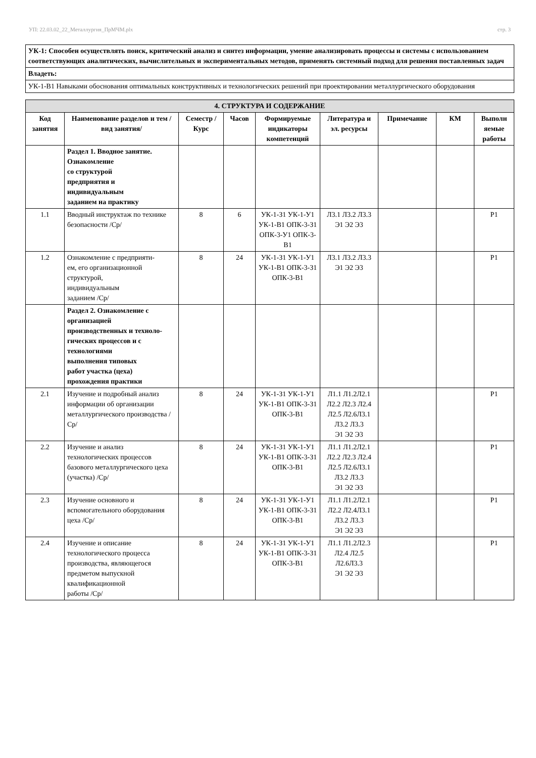УП: 22.03.02_22_Металлургия_ПрМЧМ.plx стр. 3
| УК-1: Способен осуществлять поиск, критический анализ и синтез информации, умение анализировать процессы и системы с использованием соответствующих аналитических, вычислительных и экспериментальных методов, применять системный подход для решения поставленных задач |
| Владеть: |
| УК-1-В1 Навыками обоснования оптимальных конструктивных и технологических решений при проектировании металлургического оборудования |
| 4. СТРУКТУРА И СОДЕРЖАНИЕ | | | | | | | | |
| --- | --- | --- | --- | --- | --- | --- | --- | --- |
| Код занятия | Наименование разделов и тем /вид занятия/ | Семестр / Курс | Часов | Формируемые индикаторы компетенций | Литература и эл. ресурсы | Примечание | КМ | Выполн яемые работы |
| | Раздел 1. Вводное занятие. Ознакомление со структурой предприятия и индивидуальным заданием на практику | | | | | | | |
| 1.1 | Вводный инструктаж по технике безопасности /Ср/ | 8 | 6 | УК-1-З1 УК-1-У1 УК-1-В1 ОПК-3-З1 ОПК-3-У1 ОПК-3-В1 | Л3.1 Л3.2 Л3.3 Э1 Э2 Э3 | | | Р1 |
| 1.2 | Ознакомление с предприяти- ем, его организационной структурой, индивидуальным заданием /Ср/ | 8 | 24 | УК-1-З1 УК-1-У1 УК-1-В1 ОПК-3-З1 ОПК-3-В1 | Л3.1 Л3.2 Л3.3 Э1 Э2 Э3 | | | Р1 |
| | Раздел 2. Ознакомление с организацией производственных и техноло- гических процессов и с технологиями выполнения типовых работ участка (цеха) прохождения практики | | | | | | | |
| 2.1 | Изучение и подробный анализ информации об организации металлургического производства /Ср/ | 8 | 24 | УК-1-З1 УК-1-У1 УК-1-В1 ОПК-3-З1 ОПК-3-В1 | Л1.1 Л1.2Л2.1 Л2.2 Л2.3 Л2.4 Л2.5 Л2.6Л3.1 Л3.2 Л3.3 Э1 Э2 Э3 | | | Р1 |
| 2.2 | Изучение и анализ технологических процессов базового металлургического цеха (участка) /Ср/ | 8 | 24 | УК-1-З1 УК-1-У1 УК-1-В1 ОПК-3-З1 ОПК-3-В1 | Л1.1 Л1.2Л2.1 Л2.2 Л2.3 Л2.4 Л2.5 Л2.6Л3.1 Л3.2 Л3.3 Э1 Э2 Э3 | | | Р1 |
| 2.3 | Изучение основного и вспомогательного оборудования цеха /Ср/ | 8 | 24 | УК-1-З1 УК-1-У1 УК-1-В1 ОПК-3-З1 ОПК-3-В1 | Л1.1 Л1.2Л2.1 Л2.2 Л2.4Л3.1 Л3.2 Л3.3 Э1 Э2 Э3 | | | Р1 |
| 2.4 | Изучение и описание технологического процесса производства, являющегося предметом выпускной квалификационной работы /Ср/ | 8 | 24 | УК-1-З1 УК-1-У1 УК-1-В1 ОПК-3-З1 ОПК-3-В1 | Л1.1 Л1.2Л2.3 Л2.4 Л2.5 Л2.6Л3.3 Э1 Э2 Э3 | | | Р1 |